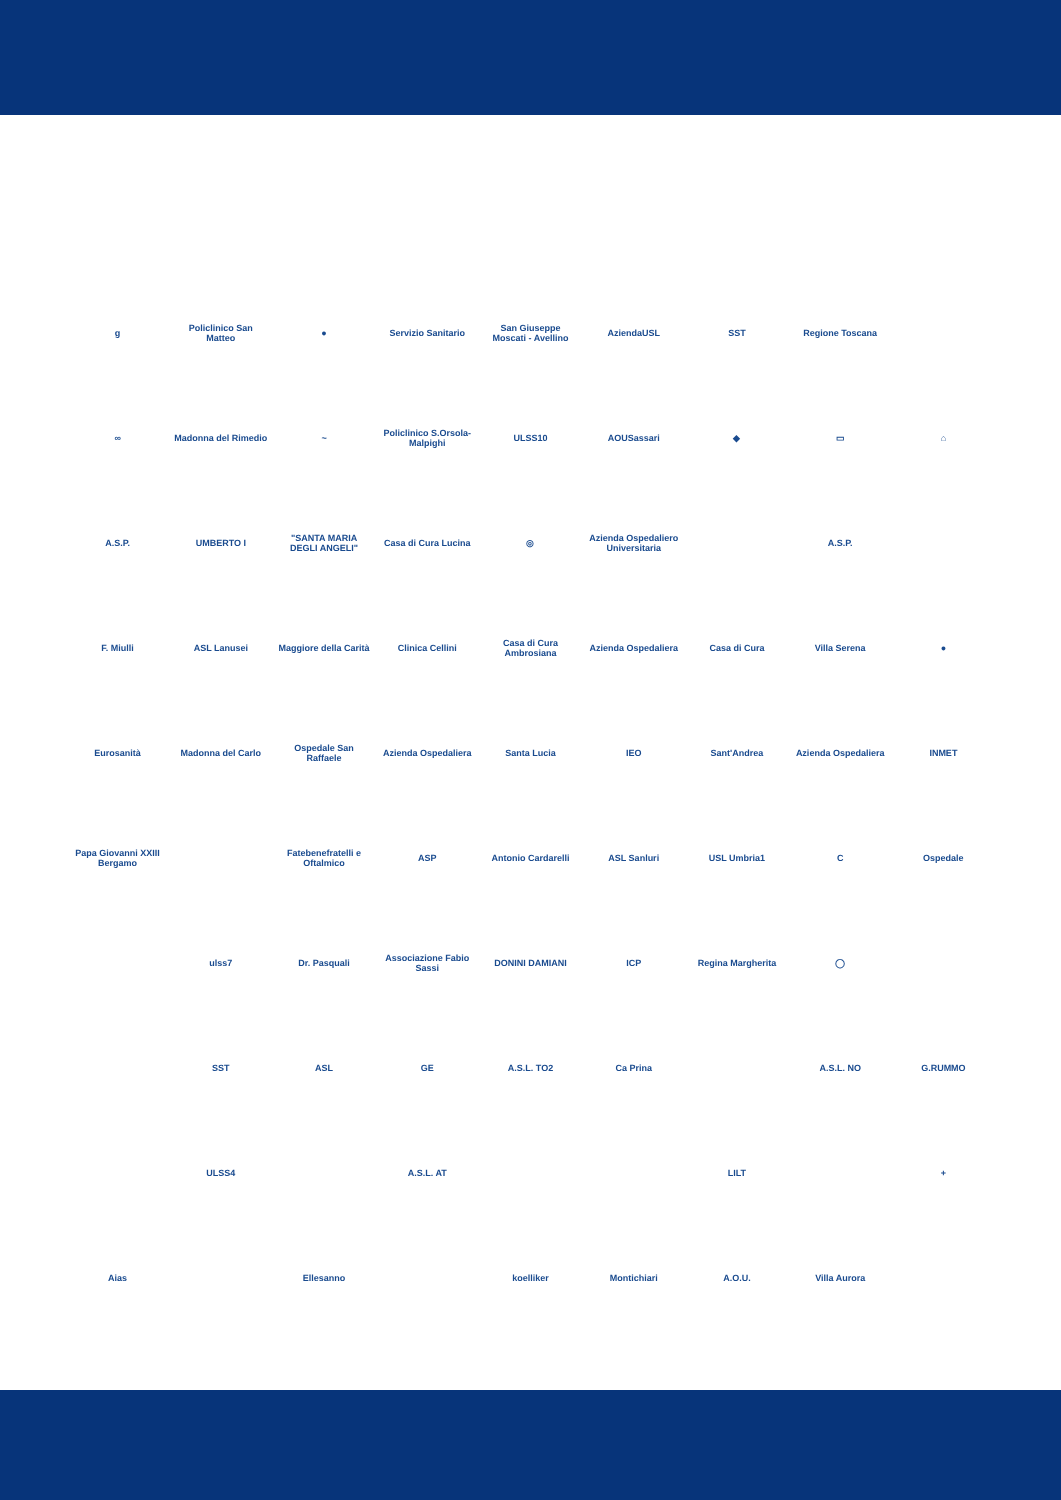g
Policlinico San Matteo
●
Servizio Sanitario
San Giuseppe Moscati - Avellino
AziendaUSL
SST
Regione Toscana
∞
Madonna del Rimedio
~
Policlinico S.Orsola-Malpighi
ULSS10
AOUSassari
◆
▭
⌂
A.S.P.
UMBERTO I
"SANTA MARIA DEGLI ANGELI"
Casa di Cura Lucina
◎
Azienda Ospedaliero Universitaria
A.S.P.
F. Miulli
ASL Lanusei
Maggiore della Carità
Clinica Cellini
Casa di Cura Ambrosiana
Azienda Ospedaliera
Casa di Cura
Villa Serena
●
Eurosanità
Madonna del Carlo
Ospedale San Raffaele
Azienda Ospedaliera
Santa Lucia
IEO
Sant'Andrea
Azienda Ospedaliera
INMET
Papa Giovanni XXIII Bergamo
Fatebenefratelli e Oftalmico
ASP
Antonio Cardarelli
ASL Sanluri
USL Umbria1
C
Ospedale
ulss7
Dr. Pasquali
Associazione Fabio Sassi
DONINI DAMIANI
ICP
Regina Margherita
◯
SST
ASL
GE
A.S.L. TO2
Ca Prina
A.S.L. NO
G.RUMMO
ULSS4
A.S.L. AT
LILT
+
Aias
Ellesanno
koelliker
Montichiari
A.O.U.
Villa Aurora